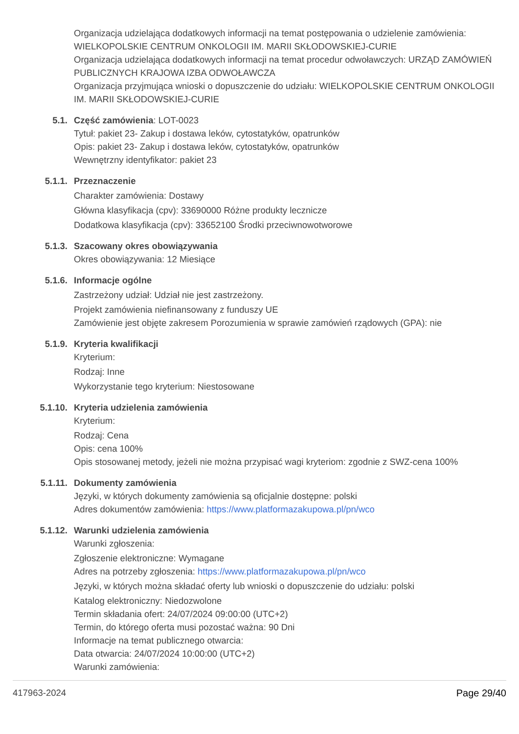Organizacja udzielająca dodatkowych informacji na temat postępowania o udzielenie zamówienia: WIELKOPOLSKIE CENTRUM ONKOLOGII IM. MARII SKŁODOWSKIEJ-CURIE
Organizacja udzielająca dodatkowych informacji na temat procedur odwoławczych: URZĄD ZAMÓWIEŃ PUBLICZNYCH KRAJOWA IZBA ODWOŁAWCZA
Organizacja przyjmująca wnioski o dopuszczenie do udziału: WIELKOPOLSKIE CENTRUM ONKOLOGII IM. MARII SKŁODOWSKIEJ-CURIE
5.1. Część zamówienia: LOT-0023
Tytuł: pakiet 23- Zakup i dostawa leków, cytostatyków, opatrunków
Opis: pakiet 23- Zakup i dostawa leków, cytostatyków, opatrunków
Wewnętrzny identyfikator: pakiet 23
5.1.1. Przeznaczenie
Charakter zamówienia: Dostawy
Główna klasyfikacja (cpv): 33690000 Różne produkty lecznicze
Dodatkowa klasyfikacja (cpv): 33652100 Środki przeciwnowotworowe
5.1.3. Szacowany okres obowiązywania
Okres obowiązywania: 12 Miesiące
5.1.6. Informacje ogólne
Zastrzeżony udział: Udział nie jest zastrzeżony.
Projekt zamówienia niefinansowany z funduszy UE
Zamówienie jest objęte zakresem Porozumienia w sprawie zamówień rządowych (GPA): nie
5.1.9. Kryteria kwalifikacji
Kryterium:
Rodzaj: Inne
Wykorzystanie tego kryterium: Niestosowane
5.1.10. Kryteria udzielenia zamówienia
Kryterium:
Rodzaj: Cena
Opis: cena 100%
Opis stosowanej metody, jeżeli nie można przypisać wagi kryteriom: zgodnie z SWZ-cena 100%
5.1.11. Dokumenty zamówienia
Języki, w których dokumenty zamówienia są oficjalnie dostępne: polski
Adres dokumentów zamówienia: https://www.platformazakupowa.pl/pn/wco
5.1.12. Warunki udzielenia zamówienia
Warunki zgłoszenia:
Zgłoszenie elektroniczne: Wymagane
Adres na potrzeby zgłoszenia: https://www.platformazakupowa.pl/pn/wco
Języki, w których można składać oferty lub wnioski o dopuszczenie do udziału: polski
Katalog elektroniczny: Niedozwolone
Termin składania ofert: 24/07/2024 09:00:00 (UTC+2)
Termin, do którego oferta musi pozostać ważna: 90 Dni
Informacje na temat publicznego otwarcia:
Data otwarcia: 24/07/2024 10:00:00 (UTC+2)
Warunki zamówienia:
417963-2024 Page 29/40